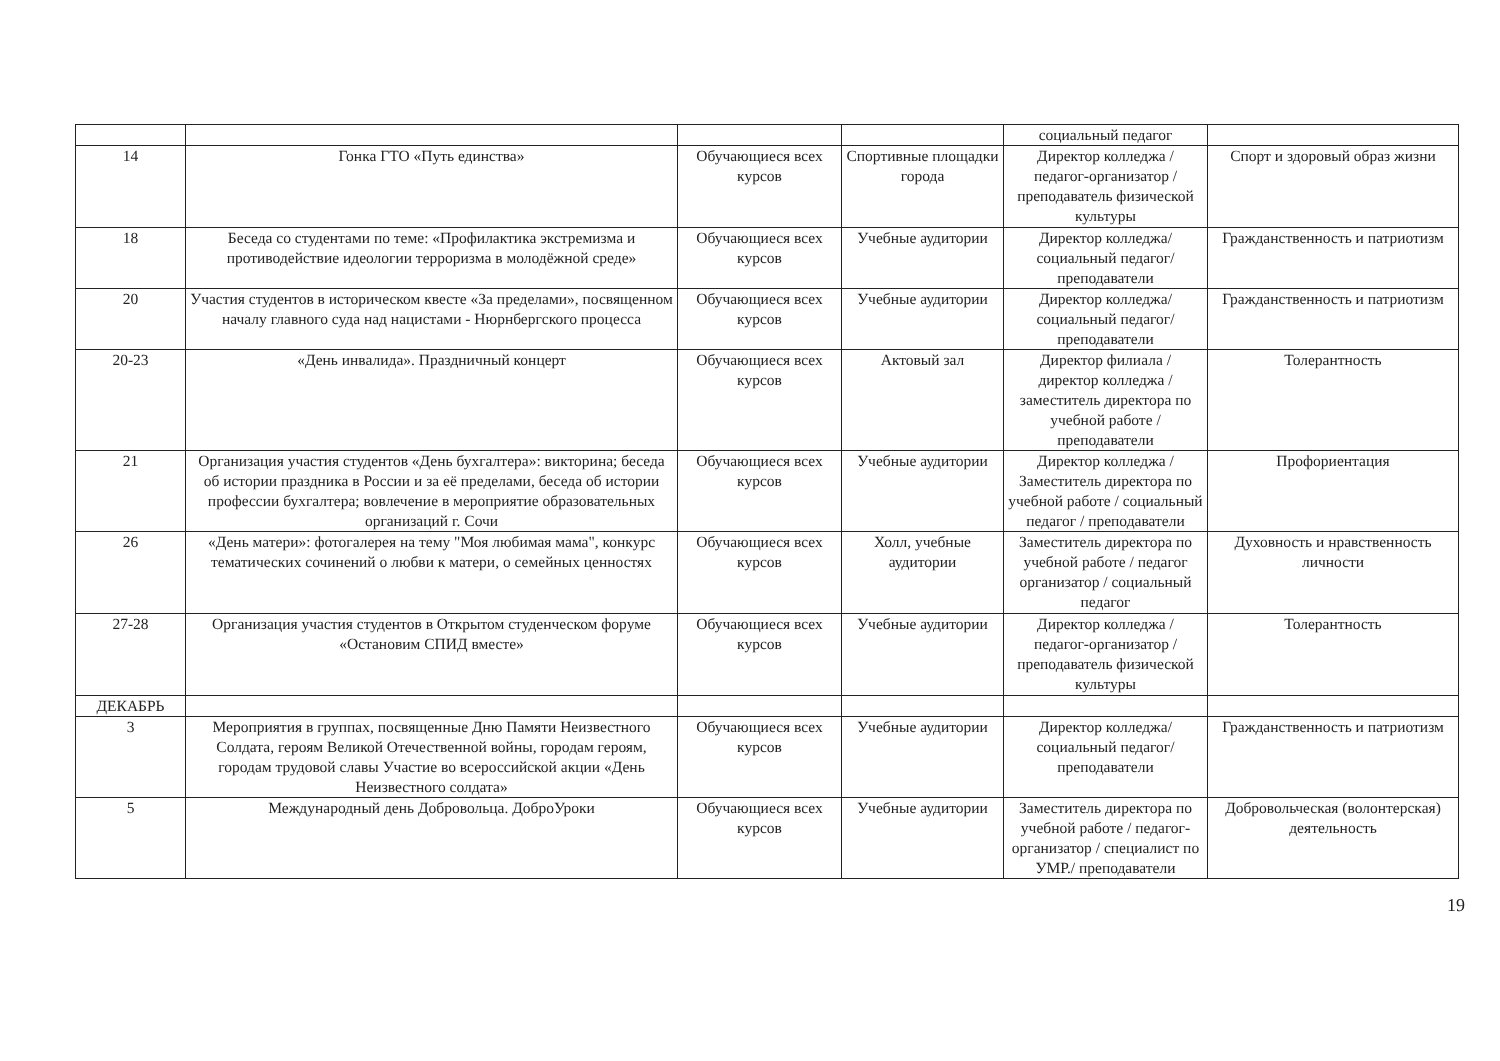| | | | | социальный педагог | |
| 14 | Гонка ГТО «Путь единства» | Обучающиеся всех курсов | Спортивные площадки города | Директор колледжа / педагог-организатор / преподаватель физической культуры | Спорт и здоровый образ жизни |
| 18 | Беседа со студентами по теме: «Профилактика экстремизма и противодействие идеологии терроризма в молодёжной среде» | Обучающиеся всех курсов | Учебные аудитории | Директор колледжа/ социальный педагог/ преподаватели | Гражданственность и патриотизм |
| 20 | Участия студентов в историческом квесте «За пределами», посвященном началу главного суда над нацистами - Нюрнбергского процесса | Обучающиеся всех курсов | Учебные аудитории | Директор колледжа/ социальный педагог/ преподаватели | Гражданственность и патриотизм |
| 20-23 | «День инвалида». Праздничный концерт | Обучающиеся всех курсов | Актовый зал | Директор филиала / директор колледжа / заместитель директора по учебной работе / преподаватели | Толерантность |
| 21 | Организация участия студентов «День бухгалтера»: викторина; беседа об истории праздника в России и за её пределами, беседа об истории профессии бухгалтера; вовлечение в мероприятие образовательных организаций г. Сочи | Обучающиеся всех курсов | Учебные аудитории | Директор колледжа / Заместитель директора по учебной работе / социальный педагог / преподаватели | Профориентация |
| 26 | «День матери»: фотогалерея на тему "Моя любимая мама", конкурс тематических сочинений о любви к матери, о семейных ценностях | Обучающиеся всех курсов | Холл, учебные аудитории | Заместитель директора по учебной работе / педагог организатор / социальный педагог | Духовность и нравственность личности |
| 27-28 | Организация участия студентов в Открытом студенческом форуме «Остановим СПИД вместе» | Обучающиеся всех курсов | Учебные аудитории | Директор колледжа / педагог-организатор / преподаватель физической культуры | Толерантность |
| ДЕКАБРЬ | | | | | |
| 3 | Мероприятия в группах, посвященные Дню Памяти Неизвестного Солдата, героям Великой Отечественной войны, городам героям, городам трудовой славы Участие во всероссийской акции «День Неизвестного солдата» | Обучающиеся всех курсов | Учебные аудитории | Директор колледжа/ социальный педагог/ преподаватели | Гражданственность и патриотизм |
| 5 | Международный день Добровольца. ДоброУроки | Обучающиеся всех курсов | Учебные аудитории | Заместитель директора по учебной работе / педагог-организатор / специалист по УМР./ преподаватели | Добровольческая (волонтерская) деятельность |
19